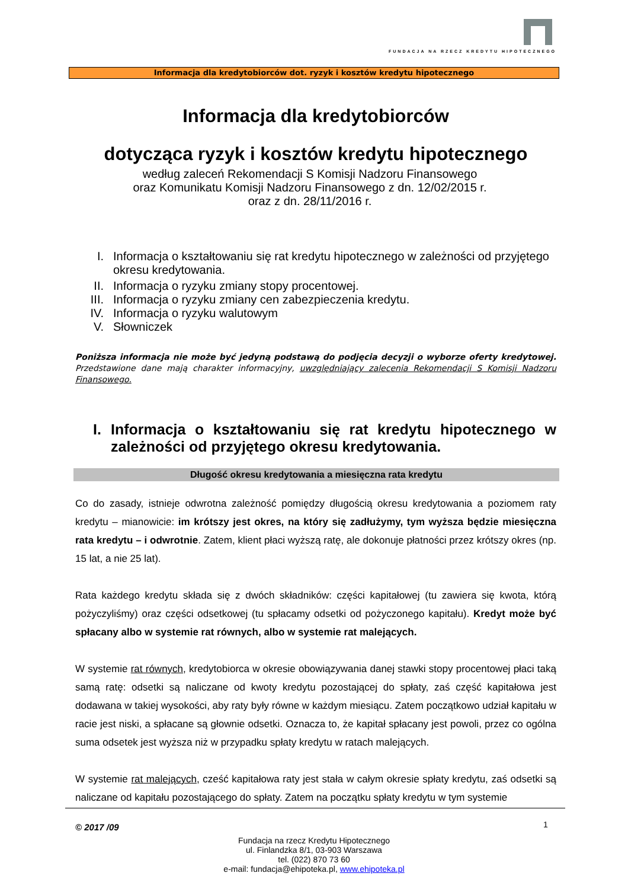FUNDACJA NA RZECZ KREDYTU HIPOTECZNEGO
Informacja dla kredytobiorców dot. ryzyk i kosztów kredytu hipotecznego
Informacja dla kredytobiorców
dotycząca ryzyk i kosztów kredytu hipotecznego
według zaleceń Rekomendacji S Komisji Nadzoru Finansowego
oraz Komunikatu Komisji Nadzoru Finansowego z dn. 12/02/2015 r.
oraz z dn. 28/11/2016 r.
I. Informacja o kształtowaniu się rat kredytu hipotecznego w zależności od przyjętego okresu kredytowania.
II. Informacja o ryzyku zmiany stopy procentowej.
III. Informacja o ryzyku zmiany cen zabezpieczenia kredytu.
IV. Informacja o ryzyku walutowym
V. Słowniczek
Poniższa informacja nie może być jedyną podstawą do podjęcia decyzji o wyborze oferty kredytowej. Przedstawione dane mają charakter informacyjny, uwzględniający zalecenia Rekomendacji S Komisji Nadzoru Finansowego.
I. Informacja o kształtowaniu się rat kredytu hipotecznego w zależności od przyjętego okresu kredytowania.
Długość okresu kredytowania a miesięczna rata kredytu
Co do zasady, istnieje odwrotna zależność pomiędzy długością okresu kredytowania a poziomem raty kredytu – mianowicie: im krótszy jest okres, na który się zadłużymy, tym wyższa będzie miesięczna rata kredytu – i odwrotnie. Zatem, klient płaci wyższą ratę, ale dokonuje płatności przez krótszy okres (np. 15 lat, a nie 25 lat).
Rata każdego kredytu składa się z dwóch składników: części kapitałowej (tu zawiera się kwota, którą pożyczyliśmy) oraz części odsetkowej (tu spłacamy odsetki od pożyczonego kapitału). Kredyt może być spłacany albo w systemie rat równych, albo w systemie rat malejących.
W systemie rat równych, kredytobiorca w okresie obowiązywania danej stawki stopy procentowej płaci taką samą ratę: odsetki są naliczane od kwoty kredytu pozostającej do spłaty, zaś część kapitałowa jest dodawana w takiej wysokości, aby raty były równe w każdym miesiącu. Zatem początkowo udział kapitału w racie jest niski, a spłacane są głownie odsetki. Oznacza to, że kapitał spłacany jest powoli, przez co ogólna suma odsetek jest wyższa niż w przypadku spłaty kredytu w ratach malejących.
W systemie rat malejących, cześć kapitałowa raty jest stała w całym okresie spłaty kredytu, zaś odsetki są naliczane od kapitału pozostającego do spłaty. Zatem na początku spłaty kredytu w tym systemie
© 2017 /09 1
Fundacja na rzecz Kredytu Hipotecznego
ul. Finlandzka 8/1, 03-903 Warszawa
tel. (022) 870 73 60
e-mail: fundacja@ehipoteka.pl, www.ehipoteka.pl